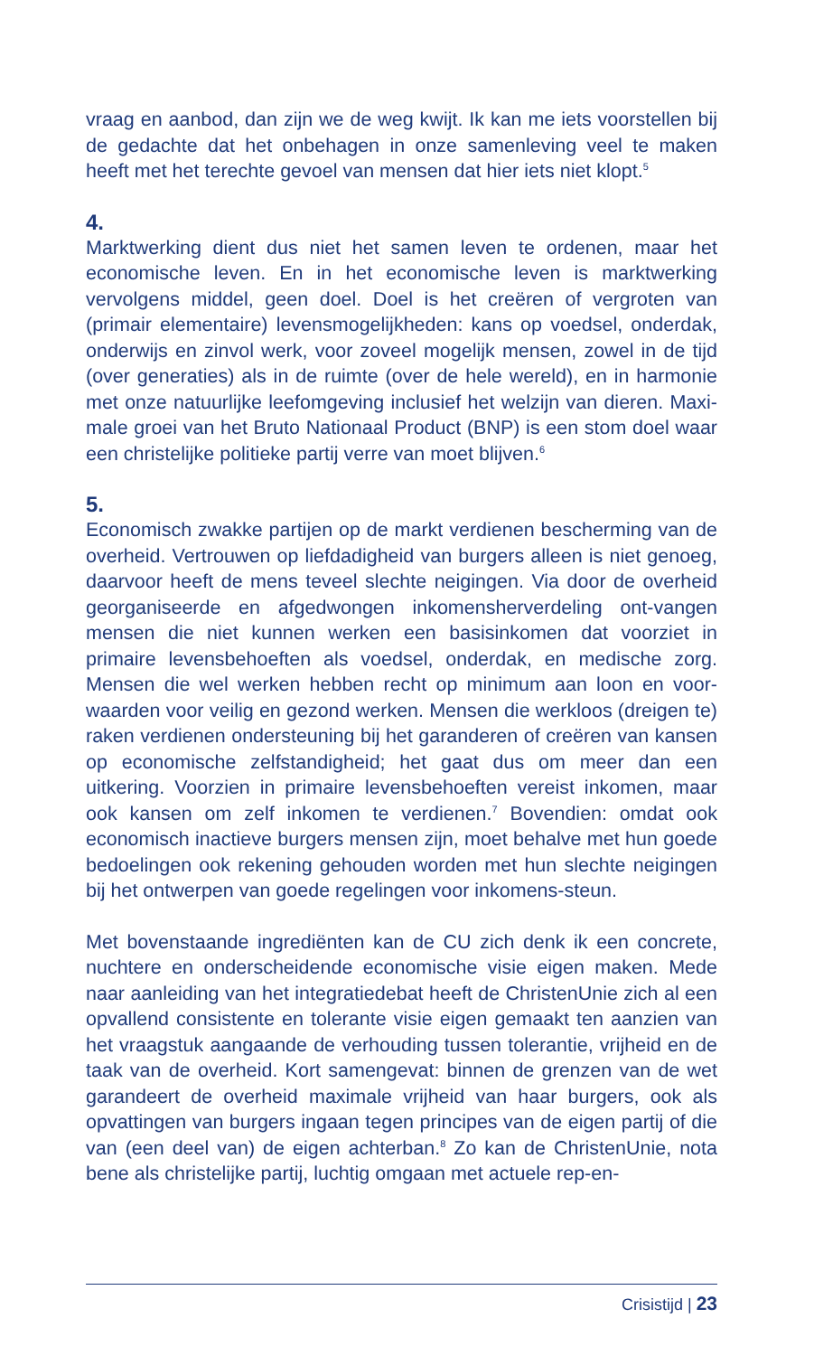vraag en aanbod, dan zijn we de weg kwijt. Ik kan me iets voorstellen bij de gedachte dat het onbehagen in onze samenleving veel te maken heeft met het terechte gevoel van mensen dat hier iets niet klopt.<sup>5</sup>
4.
Marktwerking dient dus niet het samen leven te ordenen, maar het economische leven. En in het economische leven is marktwerking vervolgens middel, geen doel. Doel is het creëren of vergroten van (primair elementaire) levensmogelijkheden: kans op voedsel, onderdak, onderwijs en zinvol werk, voor zoveel mogelijk mensen, zowel in de tijd (over generaties) als in de ruimte (over de hele wereld), en in harmonie met onze natuurlijke leefomgeving inclusief het welzijn van dieren. Maxi-male groei van het Bruto Nationaal Product (BNP) is een stom doel waar een christelijke politieke partij verre van moet blijven.<sup>6</sup>
5.
Economisch zwakke partijen op de markt verdienen bescherming van de overheid. Vertrouwen op liefdadigheid van burgers alleen is niet genoeg, daarvoor heeft de mens teveel slechte neigingen. Via door de overheid georganiseerde en afgedwongen inkomensherverdeling ont-vangen mensen die niet kunnen werken een basisinkomen dat voorziet in primaire levensbehoeften als voedsel, onderdak, en medische zorg. Mensen die wel werken hebben recht op minimum aan loon en voor-waarden voor veilig en gezond werken. Mensen die werkloos (dreigen te) raken verdienen ondersteuning bij het garanderen of creëren van kansen op economische zelfstandigheid; het gaat dus om meer dan een uitkering. Voorzien in primaire levensbehoeften vereist inkomen, maar ook kansen om zelf inkomen te verdienen.<sup>7</sup> Bovendien: omdat ook economisch inactieve burgers mensen zijn, moet behalve met hun goede bedoelingen ook rekening gehouden worden met hun slechte neigingen bij het ontwerpen van goede regelingen voor inkomens-steun.
Met bovenstaande ingrediënten kan de CU zich denk ik een concrete, nuchtere en onderscheidende economische visie eigen maken. Mede naar aanleiding van het integratiedebat heeft de ChristenUnie zich al een opvallend consistente en tolerante visie eigen gemaakt ten aanzien van het vraagstuk aangaande de verhouding tussen tolerantie, vrijheid en de taak van de overheid. Kort samengevat: binnen de grenzen van de wet garandeert de overheid maximale vrijheid van haar burgers, ook als opvattingen van burgers ingaan tegen principes van de eigen partij of die van (een deel van) de eigen achterban.<sup>8</sup> Zo kan de ChristenUnie, nota bene als christelijke partij, luchtig omgaan met actuele rep-en-
Crisistijd | 23